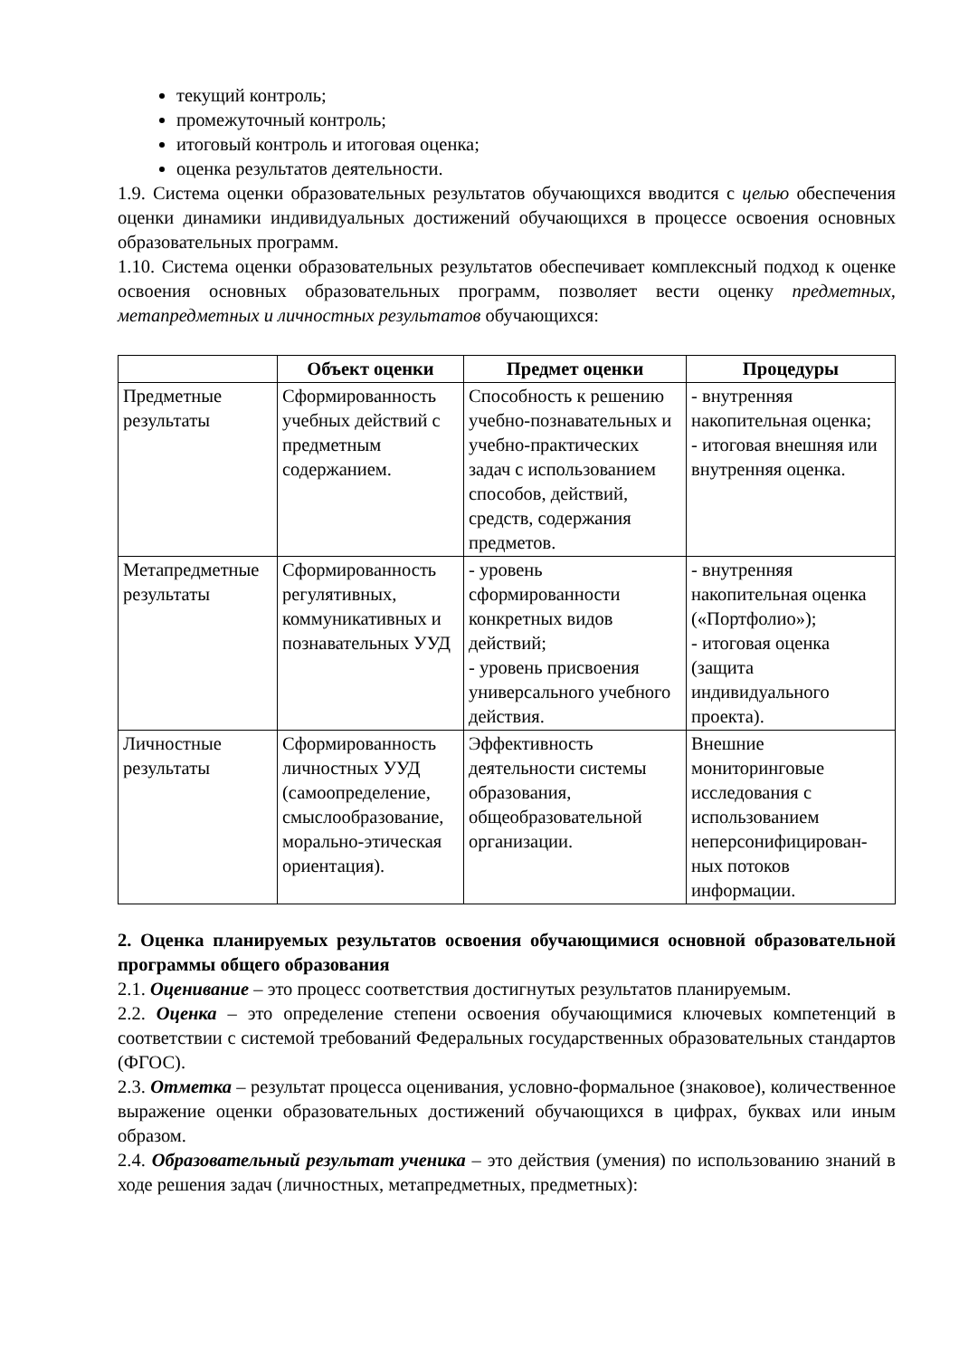текущий контроль;
промежуточный контроль;
итоговый контроль и итоговая оценка;
оценка результатов деятельности.
1.9. Система оценки образовательных результатов обучающихся вводится с целью обеспечения оценки динамики индивидуальных достижений обучающихся в процессе освоения основных образовательных программ.
1.10. Система оценки образовательных результатов обеспечивает комплексный подход к оценке освоения основных образовательных программ, позволяет вести оценку предметных, метапредметных и личностных результатов обучающихся:
| | Объект оценки | Предмет оценки | Процедуры |
| --- | --- | --- | --- |
| Предметные результаты | Сформированность учебных действий с предметным содержанием. | Способность к решению учебно-познавательных и учебно-практических задач с использованием способов, действий, средств, содержания предметов. | - внутренняя накопительная оценка; - итоговая внешняя или внутренняя оценка. |
| Метапредметные результаты | Сформированность регулятивных, коммуникативных и познавательных УУД | - уровень сформированности конкретных видов действий; - уровень присвоения универсального учебного действия. | - внутренняя накопительная оценка («Портфолио»); - итоговая оценка (защита индивидуального проекта). |
| Личностные результаты | Сформированность личностных УУД (самоопределение, смыслообразование, морально-этическая ориентация). | Эффективность деятельности системы образования, общеобразовательной организации. | Внешние мониторинговые исследования с использованием неперсонифицирован-ных потоков информации. |
2. Оценка планируемых результатов освоения обучающимися основной образовательной программы общего образования
2.1. Оценивание – это процесс соответствия достигнутых результатов планируемым.
2.2. Оценка – это определение степени освоения обучающимися ключевых компетенций в соответствии с системой требований Федеральных государственных образовательных стандартов (ФГОС).
2.3. Отметка – результат процесса оценивания, условно-формальное (знаковое), количественное выражение оценки образовательных достижений обучающихся в цифрах, буквах или иным образом.
2.4. Образовательный результат ученика – это действия (умения) по использованию знаний в ходе решения задач (личностных, метапредметных, предметных):